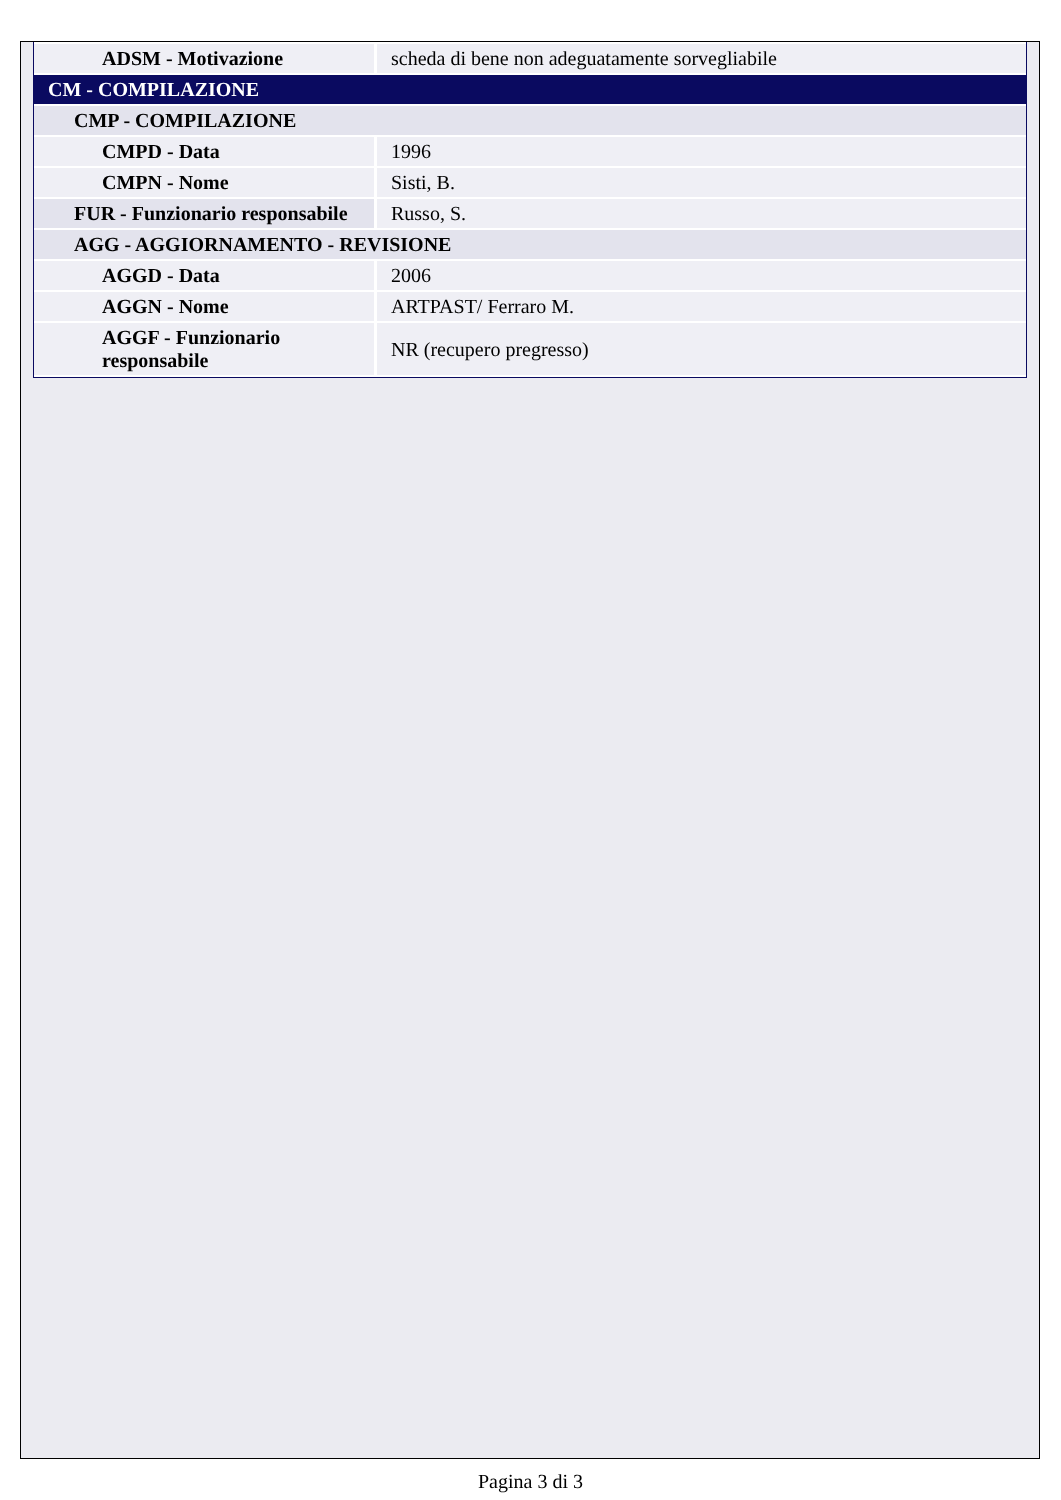| ADSM - Motivazione | scheda di bene non adeguatamente sorvegliabile |
| CM - COMPILAZIONE | |
| CMP - COMPILAZIONE | |
| CMPD - Data | 1996 |
| CMPN - Nome | Sisti, B. |
| FUR - Funzionario responsabile | Russo, S. |
| AGG - AGGIORNAMENTO - REVISIONE | |
| AGGD - Data | 2006 |
| AGGN - Nome | ARTPAST/ Ferraro M. |
| AGGF - Funzionario responsabile | NR (recupero pregresso) |
Pagina 3 di 3